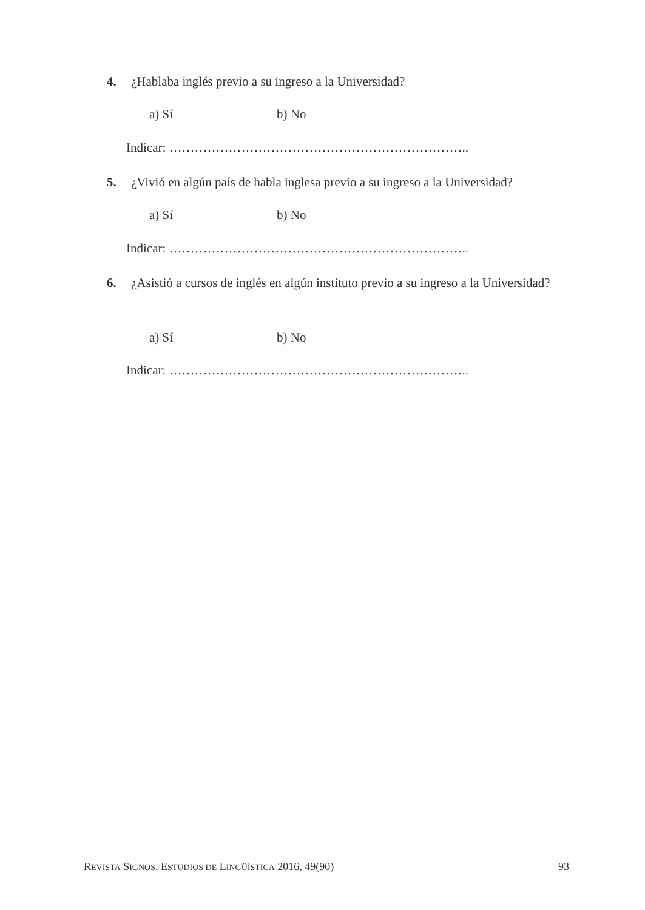4. ¿Hablaba inglés previo a su ingreso a la Universidad?
a) Sí b) No
Indicar: ……………………………………………………………..
5. ¿Vivió en algún país de habla inglesa previo a su ingreso a la Universidad?
a) Sí b) No
Indicar: ……………………………………………………………..
6. ¿Asistió a cursos de inglés en algún instituto previo a su ingreso a la Universidad?
a) Sí b) No
Indicar: ……………………………………………………………..
REVISTA SIGNOS. ESTUDIOS DE LINGÜÍSTICA 2016, 49(90)
93